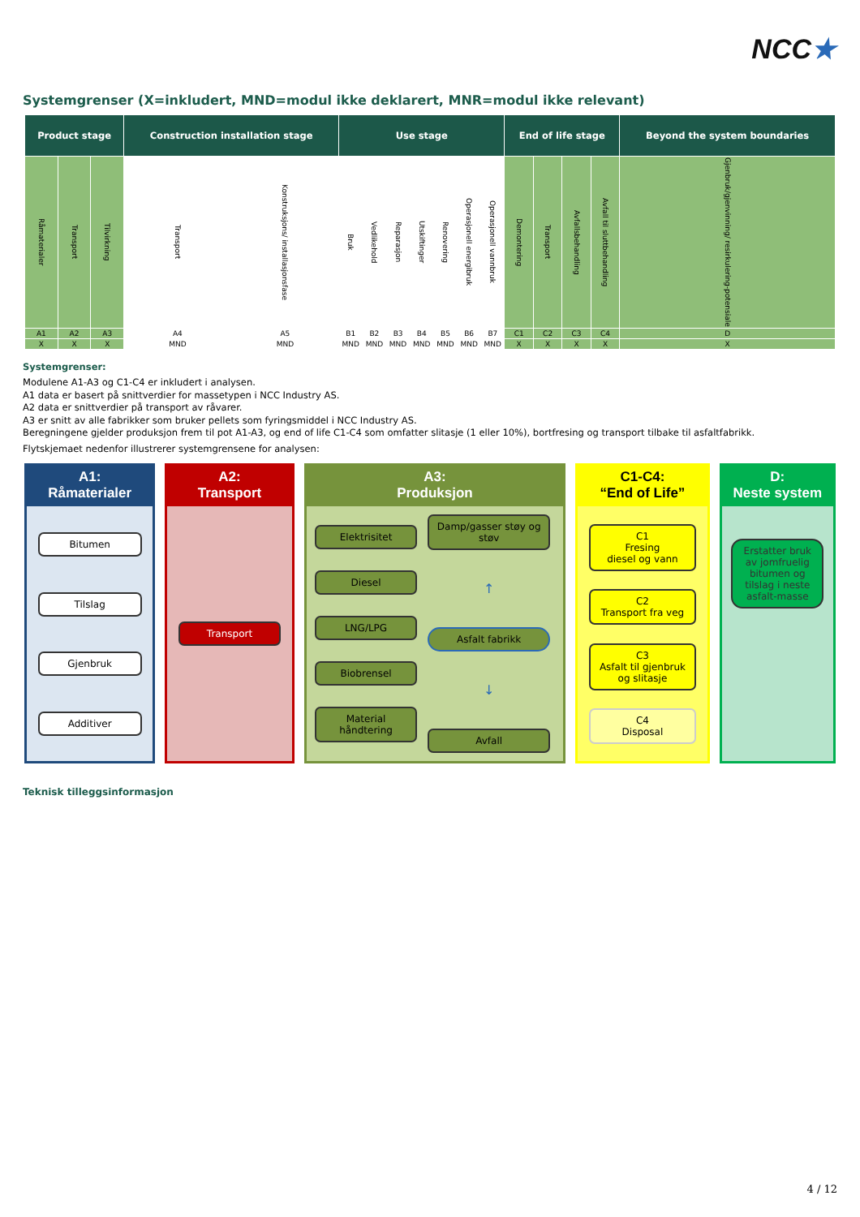NCC★
Systemgrenser (X=inkludert, MND=modul ikke deklarert, MNR=modul ikke relevant)
| Product stage | | | Construction installation stage | | Use stage | | | | | | | End of life stage | | | | Beyond the system boundaries |
| --- | --- | --- | --- | --- | --- | --- | --- | --- | --- | --- | --- | --- | --- | --- | --- | --- |
| Råmaterialer | Transport | Tilvirkning | Transport | Konstruksjons/ installasjonsfase | Bruk | Vedlikehold | Reparasjon | Utskiftinger | Renovering | Operasjonell energibruk | Operasjonell vannbruk | Demontering | Transport | Avfallsbehandling | Avfall til sluttbehandling | Gjenbruk/gjenvinning/ resirkulering-potensiale |
| A1 | A2 | A3 | A4 | A5 | B1 | B2 | B3 | B4 | B5 | B6 | B7 | C1 | C2 | C3 | C4 | D |
| X | X | X | MND | MND | MND | MND | MND | MND | MND | MND | MND | X | X | X | X | X |
Systemgrenser:
Modulene A1-A3 og C1-C4 er inkludert i analysen.
A1 data er basert på snittverdier for massetypen i NCC Industry AS.
A2 data er snittverdier på transport av råvarer.
A3 er snitt av alle fabrikker som bruker pellets som fyringsmiddel i NCC Industry AS.
Beregningene gjelder produksjon frem til pot A1-A3, og end of life C1-C4 som omfatter slitasje (1 eller 10%), bortfresing og transport tilbake til asfaltfabrikk.
Flytskjemaet nedenfor illustrerer systemgrensene for analysen:
A1:
Råmaterialer
Bitumen
Tilslag
Gjenbruk
Additiver
A2:
Transport
Transport
A3:
Produksjon
Elektrisitet
Diesel
LNG/LPG
Biobrensel
Material håndtering
Damp/gasser støy og støv
↑
Asfalt fabrikk
↓
Avfall
C1-C4:
“End of Life”
C1
Fresing
diesel og vann
C2
Transport fra veg
C3
Asfalt til gjenbruk og slitasje
C4
Disposal
D:
Neste system
Erstatter bruk av jomfruelig bitumen og tilslag i neste asfalt-masse
Teknisk tilleggsinformasjon
4 / 12